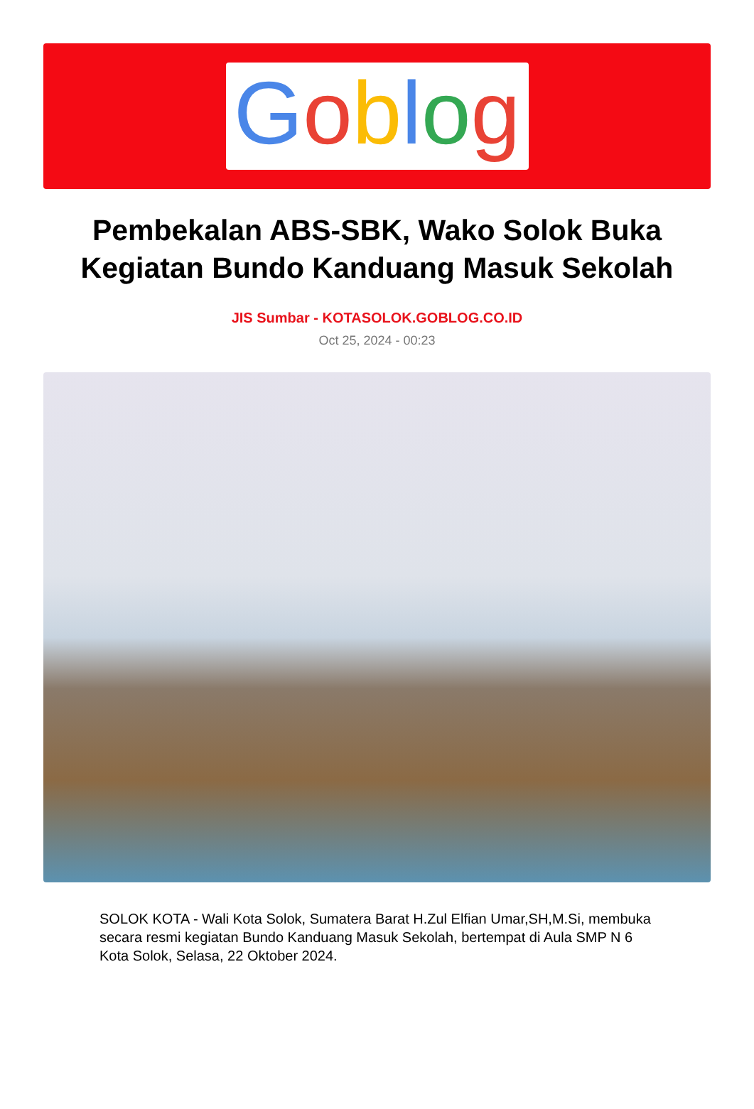Goblog
Pembekalan ABS-SBK, Wako Solok Buka Kegiatan Bundo Kanduang Masuk Sekolah
JIS Sumbar - KOTASOLOK.GOBLOG.CO.ID
Oct 25, 2024 - 00:23
SOLOK KOTA - Wali Kota Solok, Sumatera Barat H.Zul Elfian Umar,SH,M.Si, membuka secara resmi kegiatan Bundo Kanduang Masuk Sekolah, bertempat di Aula SMP N 6 Kota Solok, Selasa, 22 Oktober 2024.